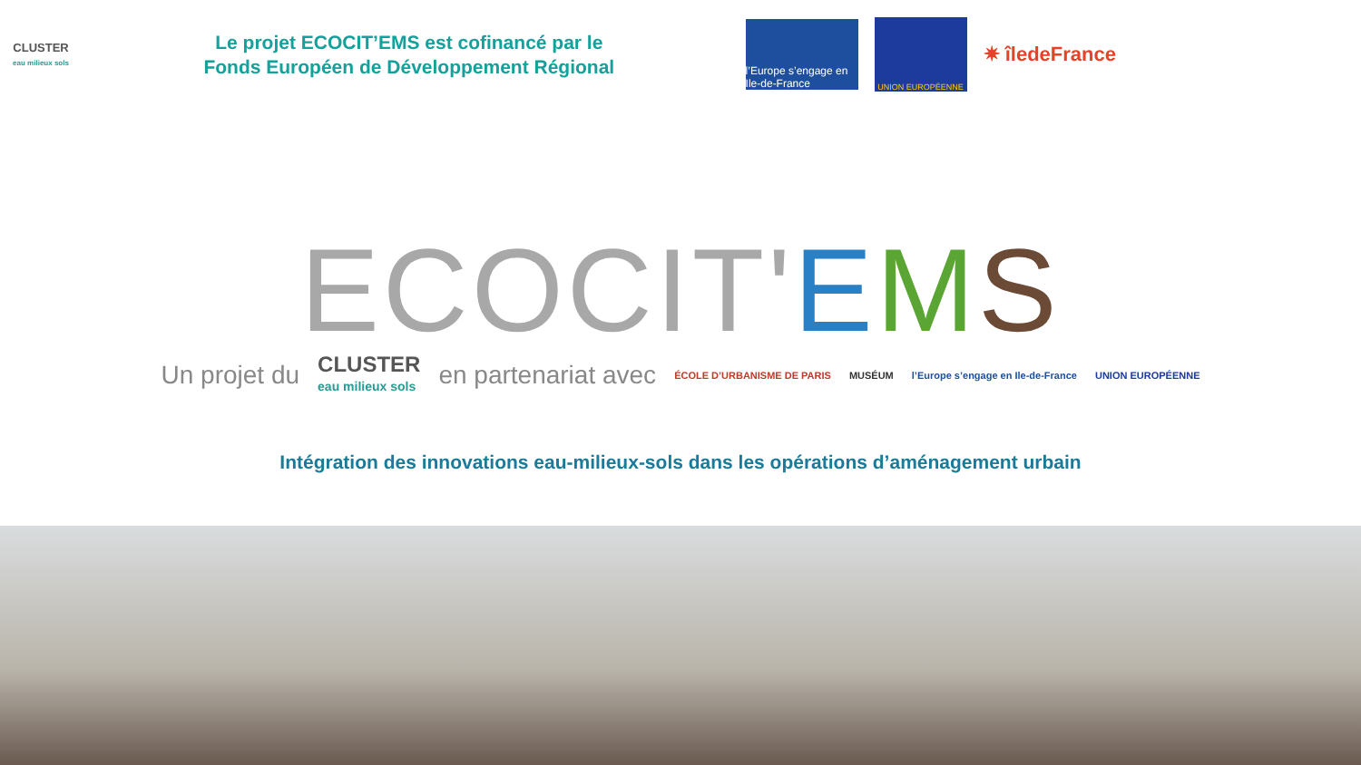CLUSTER
eau milieux sols
Le projet ECOCIT’EMS est cofinancé par le
Fonds Européen de Développement Régional
l’Europe s’engage en Ile-de-France
UNION EUROPÉENNE
✷ îledeFrance
ECOCIT'EMS
Un projet du CLUSTER
eau milieux sols en partenariat avec ÉCOLE D’URBANISME DE PARIS MUSÉUM l’Europe s’engage en Ile-de-France UNION EUROPÉENNE
Intégration des innovations eau-milieux-sols dans les opérations d’aménagement urbain